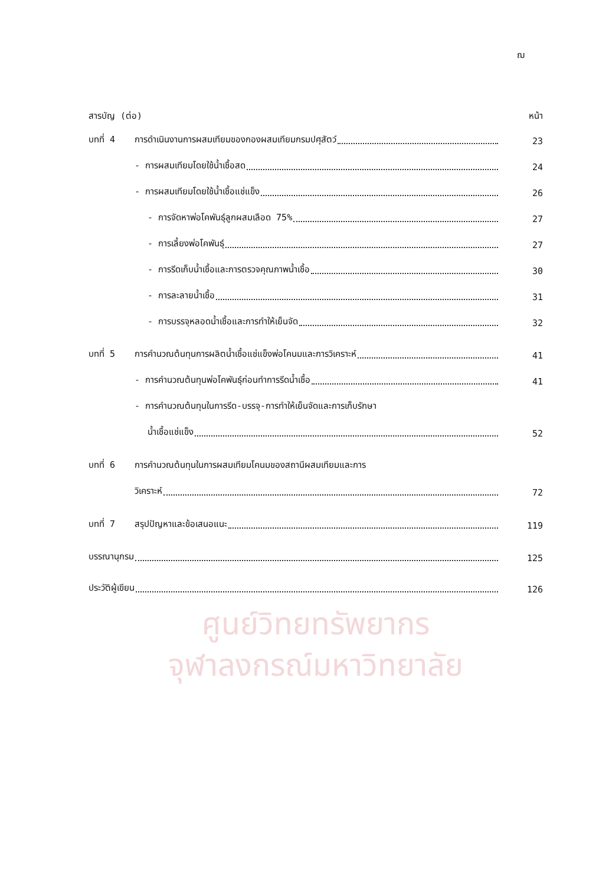ฌ
สารบัญ (ต่อ)
หน้า
บทที่ 4
การดำเนินงานการผสมเทียมของกองผสมเทียมกรมปศุสัตว์
23
- การผสมเทียมโดยใช้น้ำเชื้อสด
24
- การผสมเทียมโดยใช้น้ำเชื้อแช่แข็ง
26
- การจัดหาพ่อโคพันธุ์ลูกผสมเลือด 75%
27
- การเลี้ยงพ่อโคพันธุ์
27
- การรีดเก็บน้ำเชื้อและการตรวจคุณภาพน้ำเชื้อ
30
- การละลายน้ำเชื้อ
31
- การบรรจุหลอดน้ำเชื้อและการทำให้เย็นจัด
32
บทที่ 5
การคำนวณต้นทุนการผลิตน้ำเชื้อแช่แข็งพ่อโคนมและการวิเคราะห์
41
- การคำนวณต้นทุนพ่อโคพันธุ์ก่อนทำการรีดน้ำเชื้อ
41
- การคำนวณต้นทุนในการรีด-บรรจุ-การทำให้เย็นจัดและการเก็บรักษา
น้ำเชื้อแช่แข็ง
52
บทที่ 6
การคำนวณต้นทุนในการผสมเทียมโคนมของสถานีผสมเทียมและการ
วิเคราะห์
72
บทที่ 7
สรุปปัญหาและข้อเสนอแนะ
119
บรรณานุกรม
125
ประวัติผู้เขียน
126
ศูนย์วิทยทรัพยากร
จุฬาลงกรณ์มหาวิทยาลัย